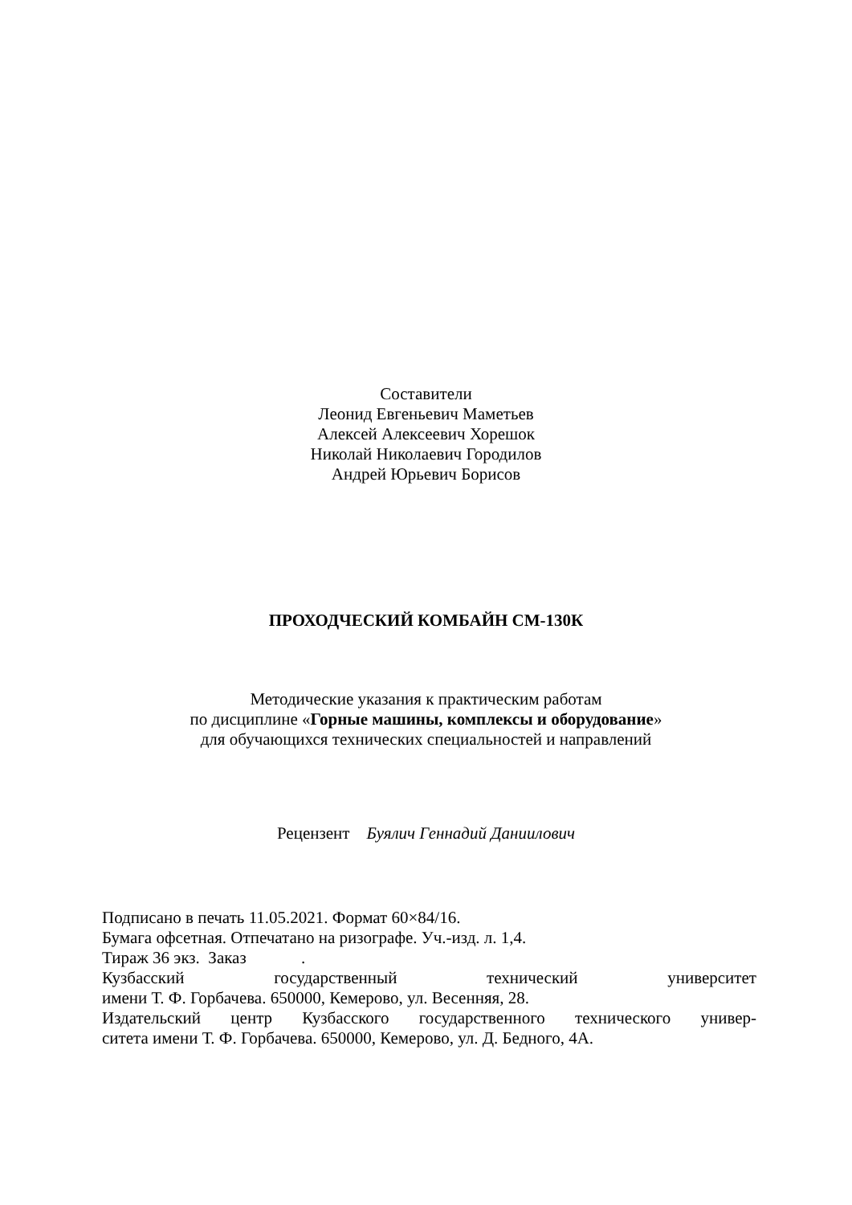Составители
Леонид Евгеньевич Маметьев
Алексей Алексеевич Хорешок
Николай Николаевич Городилов
Андрей Юрьевич Борисов
ПРОХОДЧЕСКИЙ КОМБАЙН СМ-130К
Методические указания к практическим работам
по дисциплине «Горные машины, комплексы и оборудование»
для обучающихся технических специальностей и направлений
Рецензент Буялич Геннадий Даниилович
Подписано в печать 11.05.2021. Формат 60×84/16.
Бумага офсетная. Отпечатано на ризографе. Уч.-изд. л. 1,4.
Тираж 36 экз. Заказ .
Кузбасский государственный технический университет
имени Т. Ф. Горбачева. 650000, Кемерово, ул. Весенняя, 28.
Издательский центр Кузбасского государственного технического универ-
ситета имени Т. Ф. Горбачева. 650000, Кемерово, ул. Д. Бедного, 4А.